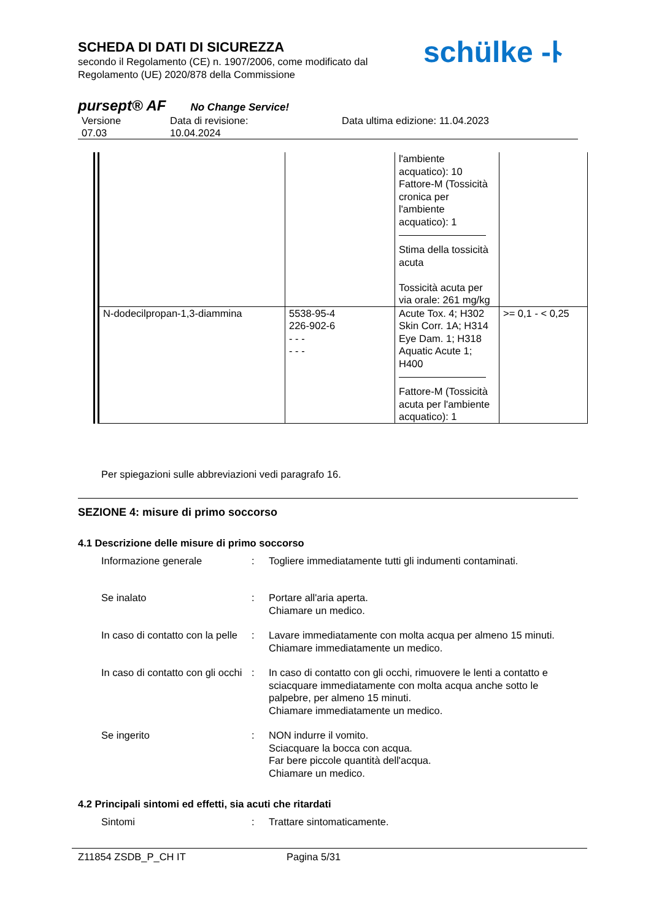SCHEDA DI DATI DI SICUREZZA
secondo il Regolamento (CE) n. 1907/2006, come modificato dal
Regolamento (UE) 2020/878 della Commissione
pursept® AF No Change Service!
Versione
07.03
Data di revisione:
10.04.2024
Data ultima edizione: 11.04.2023
schülke -ᚿ
| | | l'ambiente acquatico): 10 Fattore-M (Tossicità cronica per l'ambiente acquatico): 1 Stima della tossicità acuta Tossicità acuta per via orale: 261 mg/kg | |
| N-dodecilpropan-1,3-diammina | 5538-95-4 226-902-6 - - - - - - | Acute Tox. 4; H302 Skin Corr. 1A; H314 Eye Dam. 1; H318 Aquatic Acute 1; H400 Fattore-M (Tossicità acuta per l'ambiente acquatico): 1 | >= 0,1 - < 0,25 |
Per spiegazioni sulle abbreviazioni vedi paragrafo 16.
SEZIONE 4: misure di primo soccorso
4.1 Descrizione delle misure di primo soccorso
Informazione generale : Togliere immediatamente tutti gli indumenti contaminati.
Se inalato : Portare all'aria aperta.
Chiamare un medico.
In caso di contatto con la pelle
: Lavare immediatamente con molta acqua per almeno 15 minuti.
Chiamare immediatamente un medico.
In caso di contatto con gli occhi
: In caso di contatto con gli occhi, rimuovere le lenti a contatto e sciacquare immediatamente con molta acqua anche sotto le palpebre, per almeno 15 minuti.
Chiamare immediatamente un medico.
Se ingerito : NON indurre il vomito.
Sciacquare la bocca con acqua.
Far bere piccole quantità dell'acqua.
Chiamare un medico.
4.2 Principali sintomi ed effetti, sia acuti che ritardati
Sintomi : Trattare sintomaticamente.
Z11854 ZSDB_P_CH IT Pagina 5/31